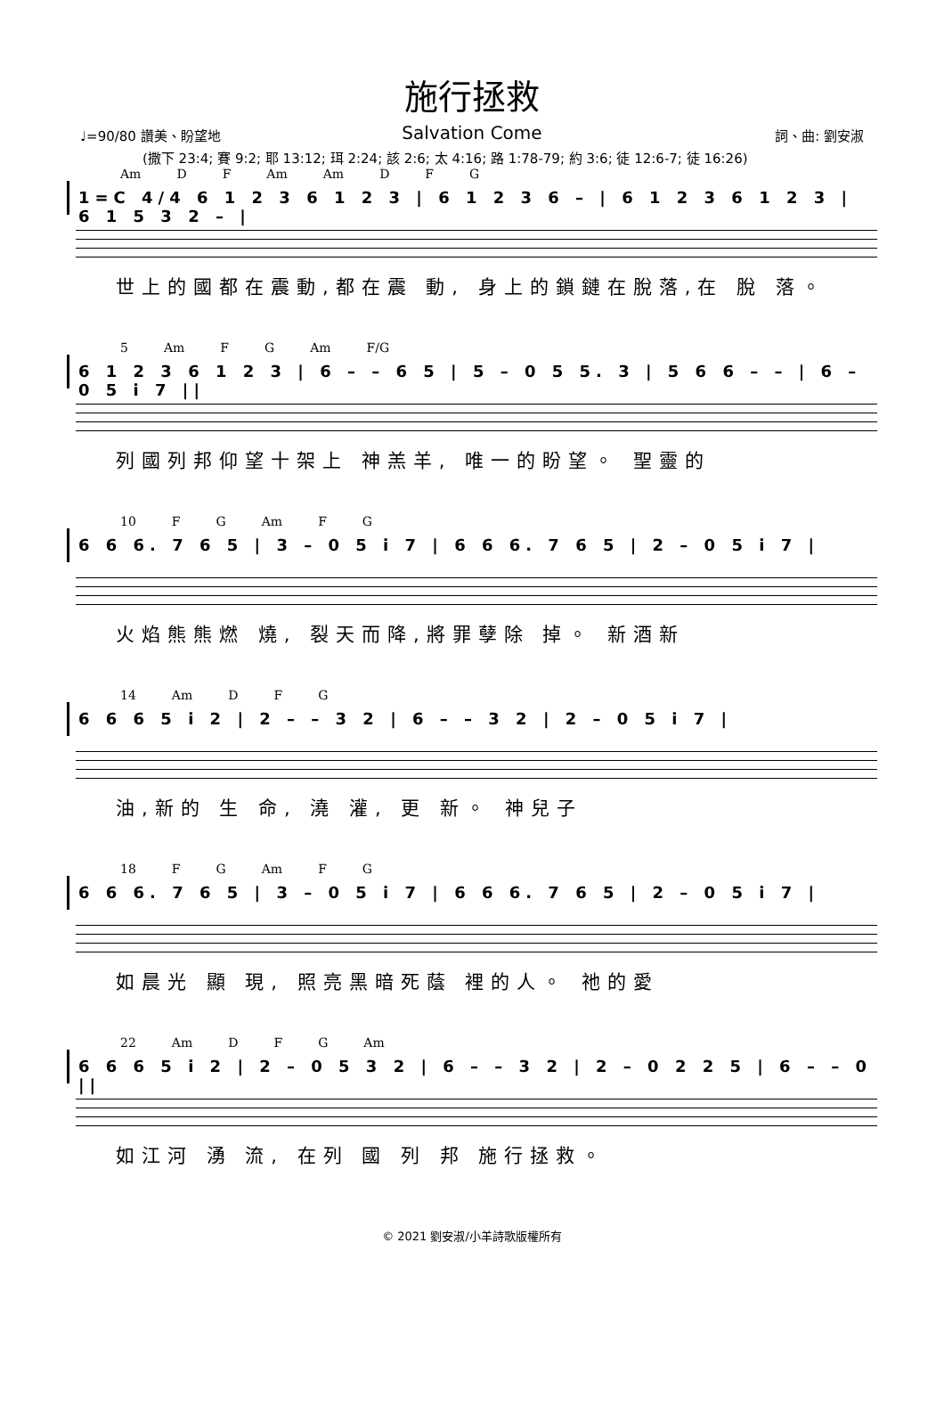施行拯救
Salvation Come
♩=90/80 讚美、盼望地 詞、曲: 劉安淑
(撒下 23:4; 賽 9:2; 耶 13:12; 珥 2:24; 該 2:6; 太 4:16; 路 1:78-79; 約 3:6; 徒 12:6-7; 徒 16:26)
Am D F Am Am D F G
1=C 4/4 6 1 2 3 6 1 2 3 | 6 1 2 3 6 – | 6 1 2 3 6 1 2 3 | 6 1 5 3 2 – |
世上的國都在震動,都在震 動, 身上的鎖鏈在脫落,在 脫 落。
5 Am F G Am F/G
6 1 2 3 6 1 2 3 | 6 – – 6 5 | 5 – 0 5 5. 3 | 5 6 6 – – | 6 – 0 5 i 7 ||
列國列邦仰望十架上 神羔羊, 唯一的盼望。 聖靈的
10 F G Am F G
6 6 6. 7 6 5 | 3 – 0 5 i 7 | 6 6 6. 7 6 5 | 2 – 0 5 i 7 |
火焰熊熊燃 燒, 裂天而降,將罪孽除 掉。 新酒新
14 Am D F G
6 6 6 5 i 2 | 2 – – 3 2 | 6 – – 3 2 | 2 – 0 5 i 7 |
油,新的 生 命, 澆 灌, 更 新。 神兒子
18 F G Am F G
6 6 6. 7 6 5 | 3 – 0 5 i 7 | 6 6 6. 7 6 5 | 2 – 0 5 i 7 |
如晨光 顯 現, 照亮黑暗死蔭 裡的人。 祂的愛
22 Am D F G Am
6 6 6 5 i 2 | 2 – 0 5 3 2 | 6 – – 3 2 | 2 – 0 2 2 5 | 6 – – 0 ||
如江河 湧 流, 在列 國 列 邦 施行拯救。
© 2021 劉安淑/小羊詩歌版權所有